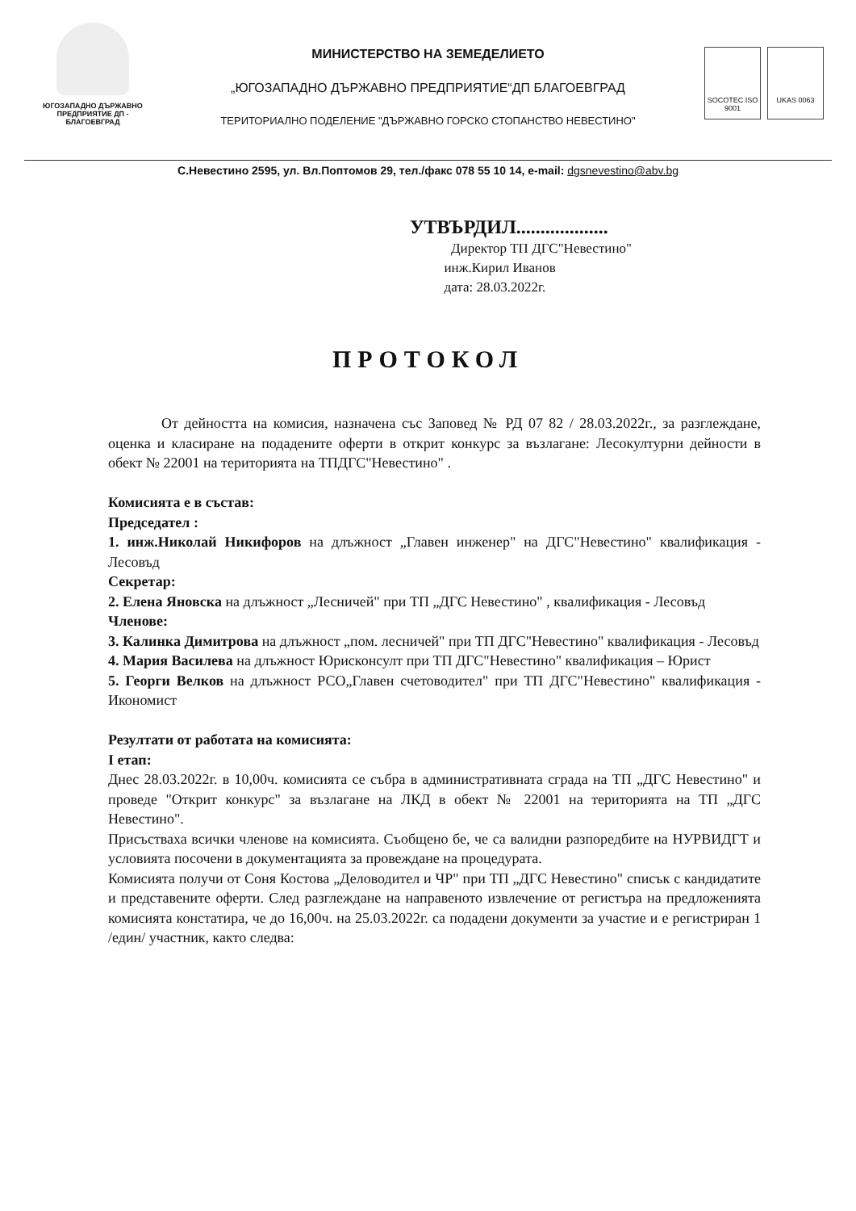ЮГОЗАПАДНО ДЪРЖАВНО ПРЕДПРИЯТИЕ ДП - БЛАГОЕВГРАД
МИНИСТЕРСТВО НА ЗЕМЕДЕЛИЕТО
„ЮГОЗАПАДНО ДЪРЖАВНО ПРЕДПРИЯТИЕ“ДП БЛАГОЕВГРАД
ТЕРИТОРИАЛНО ПОДЕЛЕНИЕ "ДЪРЖАВНО ГОРСКО СТОПАНСТВО НЕВЕСТИНО"
SOCOTEC ISO 9001
UKAS 0063
С.Невестино 2595, ул. Вл.Поптомов 29, тел./факс 078 55 10 14, e-mail: dgsnevestino@abv.bg
УТВЪРДИЛ...................
Директор ТП ДГС"Невестино"
инж.Кирил Иванов
дата: 28.03.2022г.
ПРОТОКОЛ
От дейността на комисия, назначена със Заповед № РД 07 82 / 28.03.2022г., за разглеждане, оценка и класиране на подадените оферти в открит конкурс за възлагане: Лесокултурни дейности в обект № 22001 на територията на ТПДГС"Невестино" .
Комисията е в състав:
Председател :
1. инж.Николай Никифоров на длъжност „Главен инженер" на ДГС"Невестино" квалификация - Лесовъд
Секретар:
2. Елена Яновска на длъжност „Лесничей" при ТП „ДГС Невестино" , квалификация - Лесовъд
Членове:
3. Калинка Димитрова на длъжност „пом. лесничей" при ТП ДГС"Невестино" квалификация - Лесовъд
4. Мария Василева на длъжност Юрисконсулт при ТП ДГС"Невестино" квалификация – Юрист
5. Георги Велков на длъжност РСО„Главен счетоводител" при ТП ДГС"Невестино" квалификация - Икономист
Резултати от работата на комисията:
I етап:
Днес 28.03.2022г. в 10,00ч. комисията се събра в административната сграда на ТП „ДГС Невестино" и проведе "Открит конкурс" за възлагане на ЛКД в обект № 22001 на територията на ТП „ДГС Невестино".
Присъстваха всички членове на комисията. Съобщено бе, че са валидни разпоредбите на НУРВИДГТ и условията посочени в документацията за провеждане на процедурата.
Комисията получи от Соня Костова „Деловодител и ЧР" при ТП „ДГС Невестино" списък с кандидатите и представените оферти. След разглеждане на направеното извлечение от регистъра на предложенията комисията констатира, че до 16,00ч. на 25.03.2022г. са подадени документи за участие и е регистриран 1 /един/ участник, както следва: